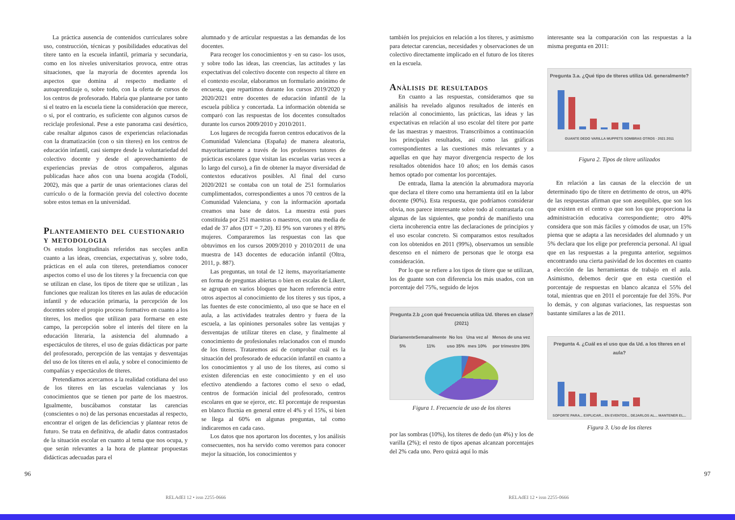La práctica ausencia de contenidos curriculares sobre uso, construcción, técnicas y posibilidades educativas del títere tanto en la escuela infantil, primaria y secundaria, como en los niveles universitarios provoca, entre otras situaciones, que la mayoría de docentes aprenda los aspectos que domina al respecto mediante el autoaprendizaje o, sobre todo, con la oferta de cursos de los centros de profesorado. Habría que plantearse por tanto si el teatro en la escuela tiene la consideración que merece, o si, por el contrario, es suficiente con algunos cursos de reciclaje profesional. Pese a este panorama casi desértico, cabe resaltar algunos casos de experiencias relacionadas con la dramatización (con o sin títeres) en los centros de educación infantil, casi siempre desde la voluntariedad del colectivo docente y desde el aprovechamiento de experiencias previas de otros compañeros, algunas publicadas hace años con una buena acogida (Todolí, 2002), más que a partir de unas orientaciones claras del currículo o de la formación previa del colectivo docente sobre estos temas en la universidad.
Planteamiento del cuestionario y metodologia
Os estudos longitudinais referidos nas secções anEn cuanto a las ideas, creencias, expectativas y, sobre todo, prácticas en el aula con títeres, pretendíamos conocer aspectos como el uso de los títeres y la frecuencia con que se utilizan en clase, los tipos de títere que se utilizan , las funciones que realizan los títeres en las aulas de educación infantil y de educación primaria, la percepción de los docentes sobre el propio proceso formativo en cuanto a los títeres, los medios que utilizan para formarse en este campo, la percepción sobre el interés del títere en la educación literaria, la asistencia del alumnado a espectáculos de títeres, el uso de guías didácticas por parte del profesorado, percepción de las ventajas y desventajas del uso de los títeres en el aula, y sobre el conocimiento de compañías y espectáculos de títeres.
Pretendíamos acercarnos a la realidad cotidiana del uso de los títeres en las escuelas valencianas y los conocimientos que se tienen por parte de los maestros. Igualmente, buscábamos constatar las carencias (conscientes o no) de las personas encuestadas al respecto, encontrar el origen de las deficiencias y plantear retos de futuro. Se trata en definitiva, de añadir datos contrastados de la situación escolar en cuanto al tema que nos ocupa, y que serán relevantes a la hora de plantear propuestas didácticas adecuadas para el
alumnado y de articular respuestas a las demandas de los docentes.
Para recoger los conocimientos y -en su caso- los usos, y sobre todo las ideas, las creencias, las actitudes y las expectativas del colectivo docente con respecto al títere en el contexto escolar, elaboramos un formulario anónimo de encuesta, que repartimos durante los cursos 2019/2020 y 2020/2021 entre docentes de educación infantil de la escuela pública y concertada. La información obtenida se comparó con las respuestas de los docentes consultados durante los cursos 2009/2010 y 2010/2011.
Los lugares de recogida fueron centros educativos de la Comunidad Valenciana (España) de manera aleatoria, mayoritariamente a través de los profesores tutores de prácticas escolares (que visitan las escuelas varias veces a lo largo del curso), a fin de obtener la mayor diversidad de contextos educativos posibles. Al final del curso 2020/2021 se contaba con un total de 251 formularios cumplimentados, correspondientes a unos 70 centros de la Comunidad Valenciana, y con la información aportada creamos una base de datos. La muestra está pues constituida por 251 maestras o maestros, con una media de edad de 37 años (DT = 7,20). El 9% son varones y el 89% mujeres. Compararemos las respuestas con las que obtuvimos en los cursos 2009/2010 y 2010/2011 de una muestra de 143 docentes de educación infantil (Oltra, 2011, p. 887).
Las preguntas, un total de 12 ítems, mayoritariamente en forma de preguntas abiertas o bien en escalas de Likert, se agrupan en varios bloques que hacen referencia entre otros aspectos al conocimiento de los títeres y sus tipos, a las fuentes de este conocimiento, al uso que se hace en el aula, a las actividades teatrales dentro y fuera de la escuela, a las opiniones personales sobre las ventajas y desventajas de utilizar títeres en clase, y finalmente al conocimiento de profesionales relacionados con el mundo de los títeres. Trataremos así de comprobar cuál es la situación del profesorado de educación infantil en cuanto a los conocimientos y al uso de los títeres, así como si existen diferencias en este conocimiento y en el uso efectivo atendiendo a factores como el sexo o edad, centros de formación inicial del profesorado, centros escolares en que se ejerce, etc. El porcentaje de respuestas en blanco fluctúa en general entre el 4% y el 15%, si bien se llega al 60% en algunas preguntas, tal como indicaremos en cada caso.
Los datos que nos aportaron los docentes, y los análisis consecuentes, nos ha servido como veremos para conocer mejor la situación, los conocimientos y
96
también los prejuicios en relación a los títeres, y asimismo para detectar carencias, necesidades y observaciones de un colectivo directamente implicado en el futuro de los títeres en la escuela.
Anàlisis de resultados
En cuanto a las respuestas, consideramos que su análisis ha revelado algunos resultados de interés en relación al conocimiento, las prácticas, las ideas y las expectativas en relación al uso escolar del títere por parte de las maestras y maestros. Transcribimos a continuación los principales resultados, así como las gráficas correspondientes a las cuestiones más relevantes y a aquellas en que hay mayor divergencia respecto de los resultados obtenidos hace 10 años; en los demás casos hemos optado por comentar los porcentajes.
De entrada, llama la atención la abrumadora mayoría que declara el títere como una herramienta útil en la labor docente (90%). Esta respuesta, que podríamos considerar obvia, nos parece interesante sobre todo al contrastarla con algunas de las siguientes, que pondrá de manifiesto una cierta incoherencia entre las declaraciones de principios y el uso escolar concreto. Si comparamos estos resultados con los obtenidos en 2011 (99%), observamos un sensible descenso en el número de personas que le otorga esa consideración.
Por lo que se refiere a los tipos de títere que se utilizan, los de guante son con diferencia los más usados, con un porcentaje del 75%, seguido de lejos
Pregunta 2.b ¿con qué frecuencia utiliza Ud. títeres en clase? (2021)
Diariamente 5% Semanalmente 11% No los uso 35% Una vez al mes 10% Menos de una vez por trimestre 39%
Figura 1. Frecuencia de uso de los títeres
por las sombras (10%), los títeres de dedo (un 4%) y los de varilla (2%); el resto de tipos apenas alcanzan porcentajes del 2% cada uno. Pero quizá aquí lo más
interesante sea la comparación con las respuestas a la misma pregunta en 2011:
Pregunta 3.a. ¿Qué tipo de títeres utiliza Ud. generalmente?
GUANTE DEDO VARILLA MUPPETS SOMBRAS OTROS · 2021 2011
Figura 2. Tipos de títere utilizados
En relación a las causas de la elección de un determinado tipo de títere en detrimento de otros, un 40% de las respuestas afirman que son asequibles, que son los que existen en el centro o que son los que proporciona la administración educativa correspondiente; otro 40% considera que son más fáciles y cómodos de usar, un 15% piensa que se adapta a las necesidades del alumnado y un 5% declara que los elige por preferencia personal. Al igual que en las respuestas a la pregunta anterior, seguimos encontrando una cierta pasividad de los docentes en cuanto a elección de las herramientas de trabajo en el aula. Asimismo, debemos decir que en esta cuestión el porcentaje de respuestas en blanco alcanza el 55% del total, mientras que en 2011 el porcentaje fue del 35%. Por lo demás, y con algunas variaciones, las respuestas son bastante similares a las de 2011.
Pregunta 4. ¿Cuál es el uso que da Ud. a los títeres en el aula?
SOPORTE PARA... EXPLICAR... EN EVENTOS... DEJARLOS AL... MANTENER EL...
Figura 3. Uso de los títeres
97
RELAdEI 12 • issn 2255-0666 RELAdEI 12 • issn 2255-0666